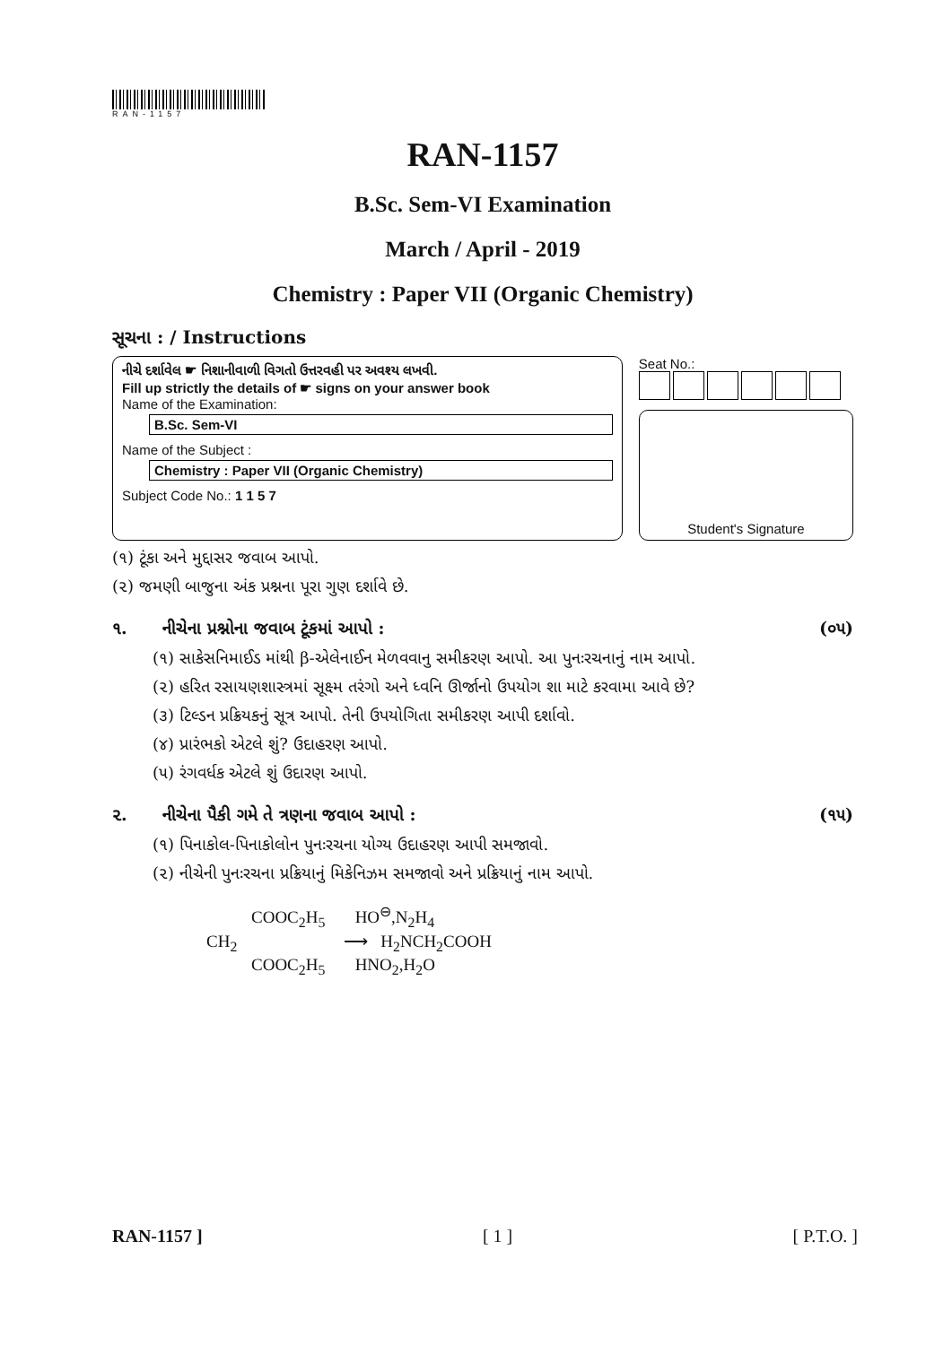RAN-1157
RAN-1157
B.Sc. Sem-VI Examination
March / April - 2019
Chemistry : Paper VII (Organic Chemistry)
સૂચના : / Instructions
નીચે દર્શાવેલ ☛ નિશાનીવાળી વિગતો ઉત્તરવહી પર અવશ્ય લખવી.
Fill up strictly the details of ☛ signs on your answer book
Name of the Examination:
B.Sc. Sem-VI
Name of the Subject :
Chemistry : Paper VII (Organic Chemistry)
Subject Code No.: 1 1 5 7
Seat No.:
Student's Signature
(૧) ટૂંકા અને મુદ્દાસર જવાબ આપો.
(૨) જમણી બાજુના અંક પ્રશ્નના પૂરા ગુણ દર્શાવે છે.
૧. નીચેના પ્રશ્નોના જવાબ ટૂંકમાં આપો : (૦૫)
(૧) સાકેસનિમાઈડ માંથી β-એલેનાઈન મેળવવાનુ સમીકરણ આપો. આ પુનઃરચનાનું નામ આપો.
(૨) હરિત રસાયણશાસ્ત્રમાં સૂક્ષ્મ તરંગો અને ધ્વનિ ઊર્જાનો ઉપયોગ શા માટે કરવામા આવે છે?
(૩) ટિલ્ડન પ્રક્રિયકનું સૂત્ર આપો. તેની ઉપયોગિતા સમીકરણ આપી દર્શાવો.
(૪) પ્રારંભકો એટલે શું? ઉદાહરણ આપો.
(૫) રંગવર્ધક એટલે શું ઉદારણ આપો.
૨. નીચેના પૈકી ગમે તે ત્રણના જવાબ આપો : (૧૫)
(૧) પિનાકોલ-પિનાકોલોન પુનઃરચના યોગ્ય ઉદાહરણ આપી સમજાવો.
(૨) નીચેની પુનઃરચના પ્રક્રિયાનું મિકેનિઝમ સમજાવો અને પ્રક્રિયાનું નામ આપો.
COOC<sub>2</sub>H<sub>5</sub> HO<sup>⊖</sup>,N<sub>2</sub>H<sub>4</sub>
CH<sub>2</sub> ⟶ H<sub>2</sub>NCH<sub>2</sub>COOH
COOC<sub>2</sub>H<sub>5</sub> HNO<sub>2</sub>,H<sub>2</sub>O
RAN-1157 ] [ 1 ] [ P.T.O. ]